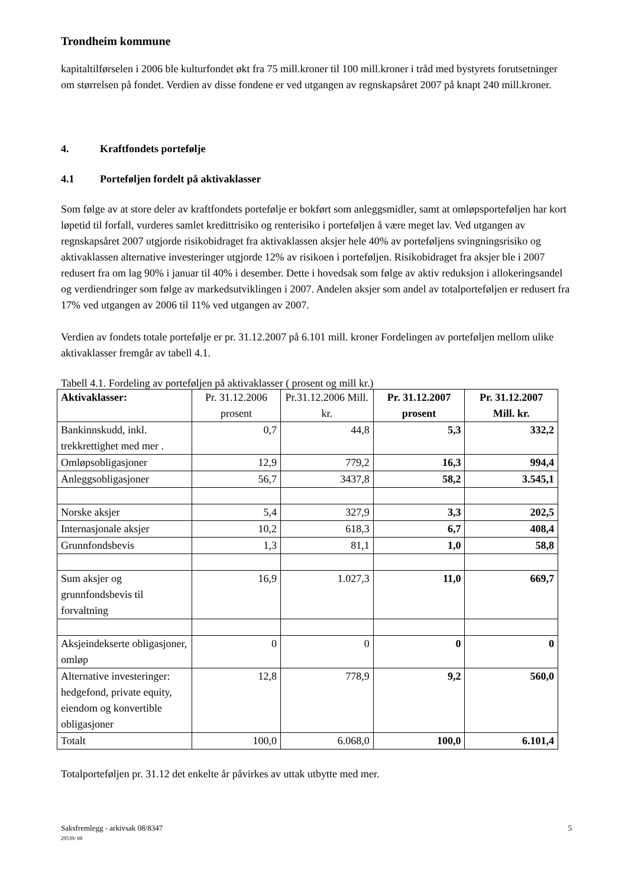Trondheim kommune
kapitaltilførselen i 2006 ble kulturfondet økt fra 75 mill.kroner til 100 mill.kroner i tråd med bystyrets forutsetninger om størrelsen på fondet. Verdien av disse fondene er ved utgangen av regnskapsåret 2007 på knapt 240 mill.kroner.
4. Kraftfondets portefølje
4.1 Porteføljen fordelt på aktivaklasser
Som følge av at store deler av kraftfondets portefølje er bokført som anleggsmidler, samt at omløpsporteføljen har kort løpetid til forfall, vurderes samlet kredittrisiko og renterisiko i porteføljen å være meget lav. Ved utgangen av regnskapsåret 2007 utgjorde risikobidraget fra aktivaklassen aksjer hele 40% av porteføljens svingningsrisiko og aktivaklassen alternative investeringer utgjorde 12% av risikoen i porteføljen. Risikobidraget fra aksjer ble i 2007 redusert fra om lag 90% i januar til 40% i desember. Dette i hovedsak som følge av aktiv reduksjon i allokeringsandel og verdiendringer som følge av markedsutviklingen i 2007. Andelen aksjer som andel av totalporteføljen er redusert fra 17% ved utgangen av 2006 til 11% ved utgangen av 2007.
Verdien av fondets totale portefølje er pr. 31.12.2007 på 6.101 mill. kroner Fordelingen av porteføljen mellom ulike aktivaklasser fremgår av tabell 4.1.
Tabell 4.1. Fordeling av porteføljen på aktivaklasser ( prosent og mill kr.)
| Aktivaklasser: | Pr. 31.12.2006 prosent | Pr.31.12.2006 Mill. kr. | Pr. 31.12.2007 prosent | Pr. 31.12.2007 Mill. kr. |
| --- | --- | --- | --- | --- |
| Bankinnskudd, inkl. trekkrettighet med mer . | 0,7 | 44,8 | 5,3 | 332,2 |
| Omløpsobligasjoner | 12,9 | 779,2 | 16,3 | 994,4 |
| Anleggsobligasjoner | 56,7 | 3437,8 | 58,2 | 3.545,1 |
| Norske aksjer | 5,4 | 327,9 | 3,3 | 202,5 |
| Internasjonale aksjer | 10,2 | 618,3 | 6,7 | 408,4 |
| Grunnfondsbevis | 1,3 | 81,1 | 1,0 | 58,8 |
| Sum aksjer og grunnfondsbevis til forvaltning | 16,9 | 1.027,3 | 11,0 | 669,7 |
| Aksjeindekserte obligasjoner, omløp | 0 | 0 | 0 | 0 |
| Alternative investeringer: hedgefond, private equity, eiendom og konvertible obligasjoner | 12,8 | 778,9 | 9,2 | 560,0 |
| Totalt | 100,0 | 6.068,0 | 100,0 | 6.101,4 |
Totalporteføljen pr. 31.12 det enkelte år påvirkes av uttak utbytte med mer.
Saksfremlegg - arkivsak 08/8347
29539/ 08
5